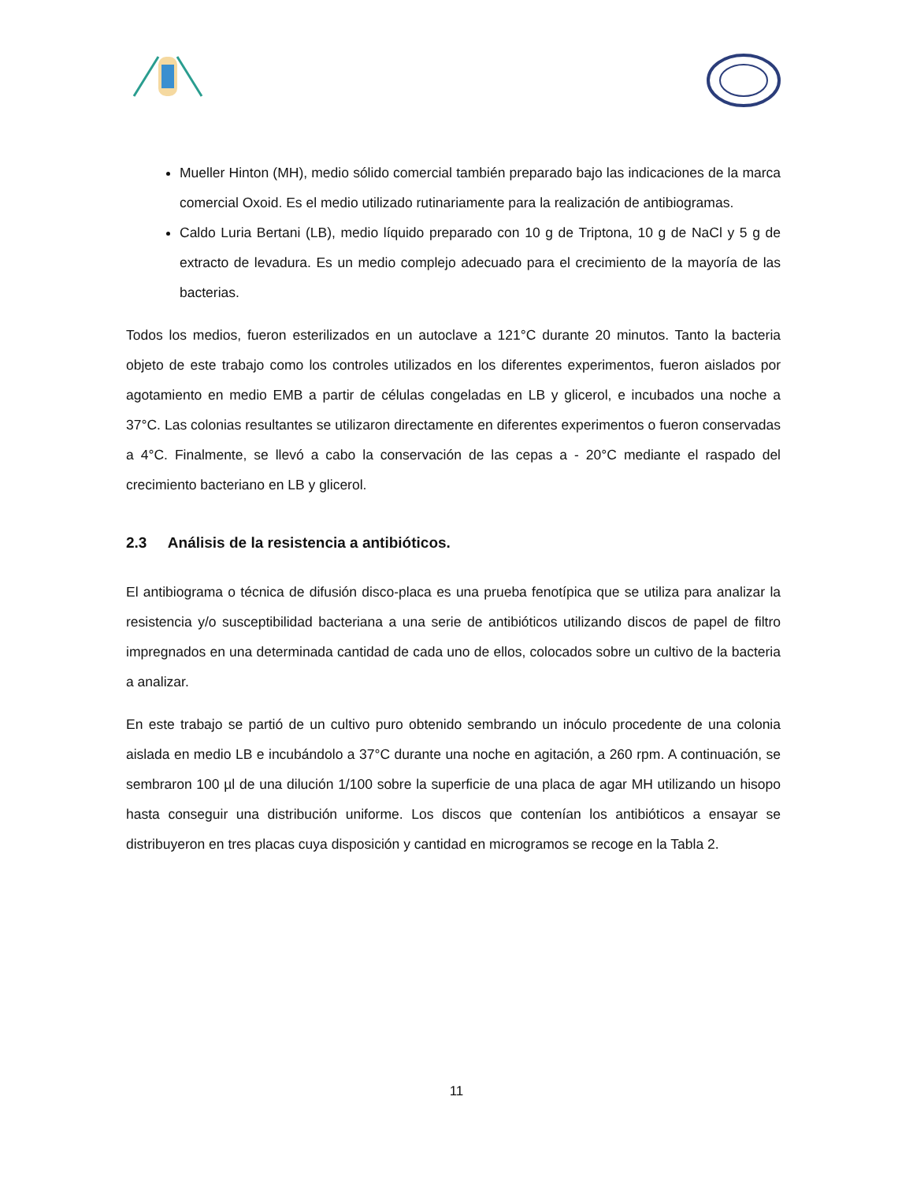Mueller Hinton (MH), medio sólido comercial también preparado bajo las indicaciones de la marca comercial Oxoid. Es el medio utilizado rutinariamente para la realización de antibiogramas.
Caldo Luria Bertani (LB), medio líquido preparado con 10 g de Triptona, 10 g de NaCl y 5 g de extracto de levadura. Es un medio complejo adecuado para el crecimiento de la mayoría de las bacterias.
Todos los medios, fueron esterilizados en un autoclave a 121°C durante 20 minutos. Tanto la bacteria objeto de este trabajo como los controles utilizados en los diferentes experimentos, fueron aislados por agotamiento en medio EMB a partir de células congeladas en LB y glicerol, e incubados una noche a 37°C. Las colonias resultantes se utilizaron directamente en diferentes experimentos o fueron conservadas a 4°C. Finalmente, se llevó a cabo la conservación de las cepas a - 20°C mediante el raspado del crecimiento bacteriano en LB y glicerol.
2.3 Análisis de la resistencia a antibióticos.
El antibiograma o técnica de difusión disco-placa es una prueba fenotípica que se utiliza para analizar la resistencia y/o susceptibilidad bacteriana a una serie de antibióticos utilizando discos de papel de filtro impregnados en una determinada cantidad de cada uno de ellos, colocados sobre un cultivo de la bacteria a analizar.
En este trabajo se partió de un cultivo puro obtenido sembrando un inóculo procedente de una colonia aislada en medio LB e incubándolo a 37°C durante una noche en agitación, a 260 rpm. A continuación, se sembraron 100 µl de una dilución 1/100 sobre la superficie de una placa de agar MH utilizando un hisopo hasta conseguir una distribución uniforme. Los discos que contenían los antibióticos a ensayar se distribuyeron en tres placas cuya disposición y cantidad en microgramos se recoge en la Tabla 2.
11